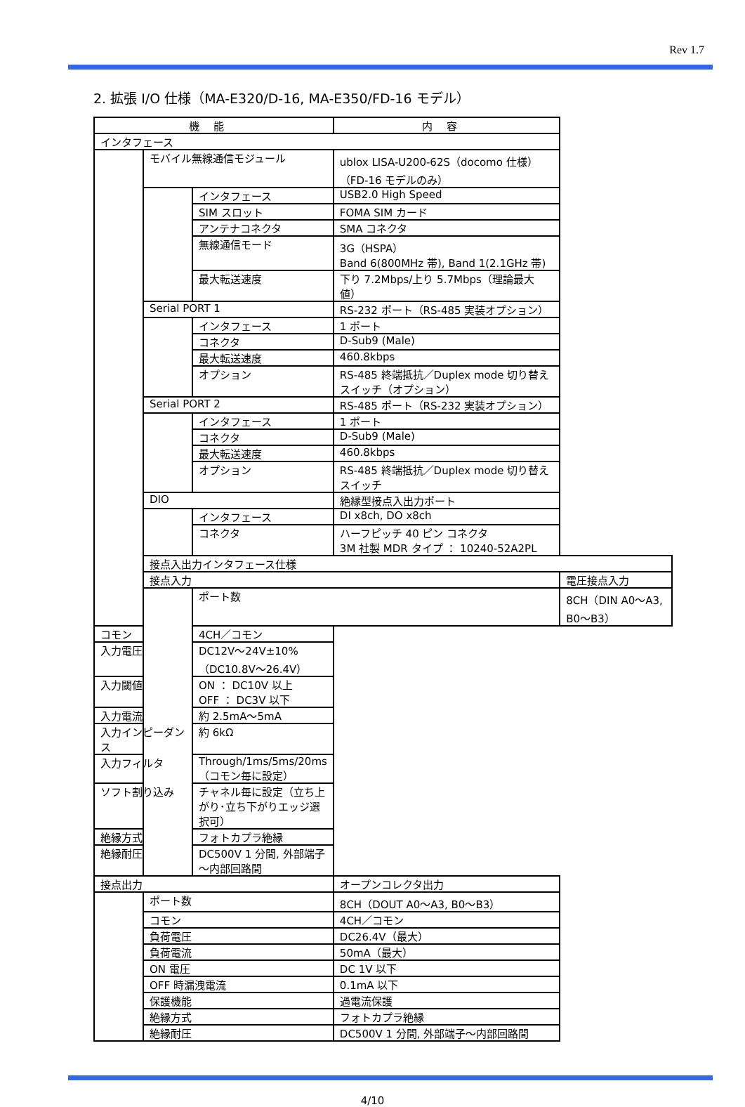Rev 1.7
2. 拡張 I/O 仕様（MA-E320/D-16, MA-E350/FD-16 モデル）
| 機能 | | | 内容 | |
| --- | --- | --- | --- | --- |
| インタフェース | | | | |
| | モバイル無線通信モジュール | | ublox LISA-U200-62S（docomo 仕様） （FD-16 モデルのみ） | |
| | | インタフェース | USB2.0 High Speed | |
| | | SIM スロット | FOMA SIM カード | |
| | | アンテナコネクタ | SMA コネクタ | |
| | | 無線通信モード | 3G（HSPA） Band 6(800MHz 帯), Band 1(2.1GHz 帯) | |
| | | 最大転送速度 | 下り 7.2Mbps/上り 5.7Mbps（理論最大値） | |
| | Serial PORT 1 | | RS-232 ポート（RS-485 実装オプション） | |
| | | インタフェース | 1 ポート | |
| | | コネクタ | D-Sub9 (Male) | |
| | | 最大転送速度 | 460.8kbps | |
| | | オプション | RS-485 終端抵抗／Duplex mode 切り替えスイッチ（オプション） | |
| | Serial PORT 2 | | RS-485 ポート（RS-232 実装オプション） | |
| | | インタフェース | 1 ポート | |
| | | コネクタ | D-Sub9 (Male) | |
| | | 最大転送速度 | 460.8kbps | |
| | | オプション | RS-485 終端抵抗／Duplex mode 切り替えスイッチ | |
| | DIO | | 絶縁型接点入出力ポート | |
| | | インタフェース | DI x8ch, DO x8ch | |
| | | コネクタ | ハーフピッチ 40 ピン コネクタ 3M 社製 MDR タイプ ： 10240-52A2PL | |
| | 接点入出力インタフェース仕様 | | | |
| | 接点入力 | | | 電圧接点入力 |
| | | ポート数 | | 8CH（DIN A0～A3, B0～B3） |
| コモン | | 4CH／コモン | | |
| 入力電圧 | | DC12V～24V±10%（DC10.8V～26.4V） | | |
| 入力閾値 | | ON ： DC10V 以上 OFF ： DC3V 以下 | | |
| 入力電流 | | 約 2.5mA～5mA | | |
| 入力インピーダンス | | 約 6kΩ | | |
| 入力フィルタ | | Through/1ms/5ms/20ms （コモン毎に設定） | | |
| ソフト割り込み | | チャネル毎に設定（立ち上がり･立ち下がりエッジ選択可） | | |
| 絶縁方式 | | フォトカプラ絶縁 | | |
| 絶縁耐圧 | | DC500V 1 分間, 外部端子～内部回路間 | | |
| 接点出力 | | | オープンコレクタ出力 | |
| | ポート数 | | 8CH（DOUT A0～A3, B0～B3） | |
| | コモン | | 4CH／コモン | |
| | 負荷電圧 | | DC26.4V（最大） | |
| | 負荷電流 | | 50mA（最大） | |
| | ON 電圧 | | DC 1V 以下 | |
| | OFF 時漏洩電流 | | 0.1mA 以下 | |
| | 保護機能 | | 過電流保護 | |
| | 絶縁方式 | | フォトカプラ絶縁 | |
| | 絶縁耐圧 | | DC500V 1 分間, 外部端子～内部回路間 | |
4/10